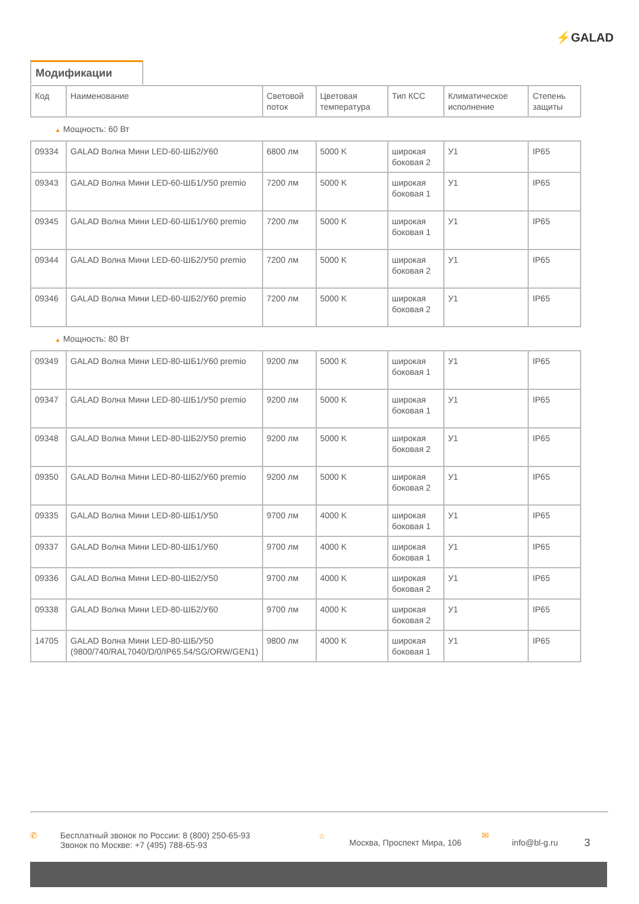⚡GALAD
Модификации
| Код | Наименование | Световой поток | Цветовая температура | Тип КСС | Климатическое исполнение | Степень защиты |
| --- | --- | --- | --- | --- | --- | --- |
| ▲ Мощность: 60 Вт | | | | | | |
| 09334 | GALAD Волна Мини LED-60-ШБ2/У60 | 6800 лм | 5000 K | широкая боковая 2 | У1 | IP65 |
| 09343 | GALAD Волна Мини LED-60-ШБ1/У50 premio | 7200 лм | 5000 K | широкая боковая 1 | У1 | IP65 |
| 09345 | GALAD Волна Мини LED-60-ШБ1/У60 premio | 7200 лм | 5000 K | широкая боковая 1 | У1 | IP65 |
| 09344 | GALAD Волна Мини LED-60-ШБ2/У50 premio | 7200 лм | 5000 K | широкая боковая 2 | У1 | IP65 |
| 09346 | GALAD Волна Мини LED-60-ШБ2/У60 premio | 7200 лм | 5000 K | широкая боковая 2 | У1 | IP65 |
| ▲ Мощность: 80 Вт | | | | | | |
| 09349 | GALAD Волна Мини LED-80-ШБ1/У60 premio | 9200 лм | 5000 K | широкая боковая 1 | У1 | IP65 |
| 09347 | GALAD Волна Мини LED-80-ШБ1/У50 premio | 9200 лм | 5000 K | широкая боковая 1 | У1 | IP65 |
| 09348 | GALAD Волна Мини LED-80-ШБ2/У50 premio | 9200 лм | 5000 K | широкая боковая 2 | У1 | IP65 |
| 09350 | GALAD Волна Мини LED-80-ШБ2/У60 premio | 9200 лм | 5000 K | широкая боковая 2 | У1 | IP65 |
| 09335 | GALAD Волна Мини LED-80-ШБ1/У50 | 9700 лм | 4000 K | широкая боковая 1 | У1 | IP65 |
| 09337 | GALAD Волна Мини LED-80-ШБ1/У60 | 9700 лм | 4000 K | широкая боковая 1 | У1 | IP65 |
| 09336 | GALAD Волна Мини LED-80-ШБ2/У50 | 9700 лм | 4000 K | широкая боковая 2 | У1 | IP65 |
| 09338 | GALAD Волна Мини LED-80-ШБ2/У60 | 9700 лм | 4000 K | широкая боковая 2 | У1 | IP65 |
| 14705 | GALAD Волна Мини LED-80-ШБ/У50 (9800/740/RAL7040/D/0/IP65.54/SG/ORW/GEN1) | 9800 лм | 4000 K | широкая боковая 1 | У1 | IP65 |
✆ Бесплатный звонок по России: 8 (800) 250-65-93
Звонок по Москве: +7 (495) 788-65-93
⌂
Москва, Проспект Мира, 106
✉
info@bl-g.ru
3